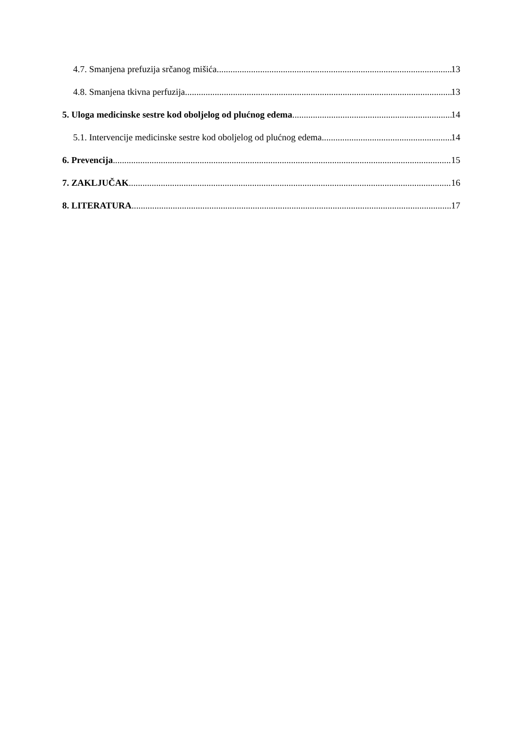4.7. Smanjena prefuzija srčanog mišića 13
4.8. Smanjena tkivna perfuzija 13
5. Uloga medicinske sestre kod oboljelog od plućnog edema 14
5.1. Intervencije medicinske sestre kod oboljelog od plućnog edema 14
6. Prevencija 15
7. ZAKLJUČAK 16
8. LITERATURA 17